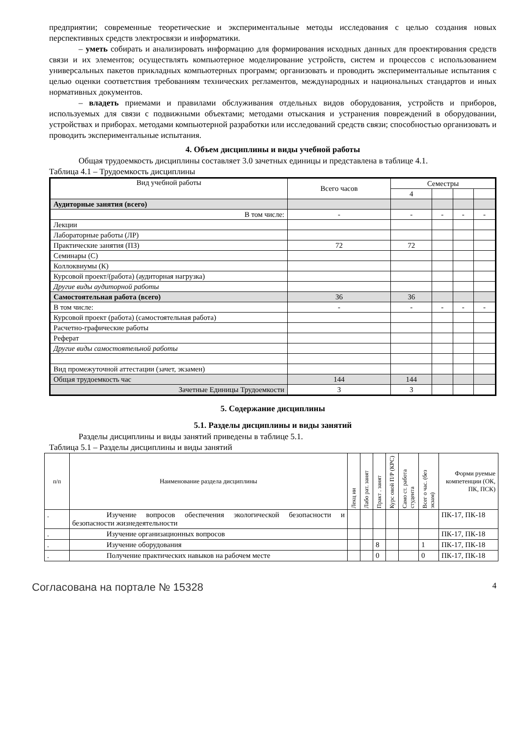предприятии; современные теоретические и экспериментальные методы исследования с целью создания новых перспективных средств электросвязи и информатики.
– уметь собирать и анализировать информацию для формирования исходных данных для проектирования средств связи и их элементов; осуществлять компьютерное моделирование устройств, систем и процессов с использованием универсальных пакетов прикладных компьютерных программ; организовать и проводить экспериментальные испытания с целью оценки соответствия требованиям технических регламентов, международных и национальных стандартов и иных нормативных документов.
– владеть приемами и правилами обслуживания отдельных видов оборудования, устройств и приборов, используемых для связи с подвижными объектами; методами отыскания и устранения повреждений в оборудовании, устройствах и приборах. методами компьютерной разработки или исследований средств связи; способностью организовать и проводить экспериментальные испытания.
4. Объем дисциплины и виды учебной работы
Общая трудоемкость дисциплины составляет 3.0 зачетных единицы и представлена в таблице 4.1.
Таблица 4.1 – Трудоемкость дисциплины
| Вид учебной работы | Всего часов | Семестры | | | |
| | | 4 | | | |
| Аудиторные занятия (всего) | | | | | |
| В том числе: | - | - | - | - | - |
| Лекции | | | | | |
| Лабораторные работы (ЛР) | | | | | |
| Практические занятия (ПЗ) | 72 | 72 | | | |
| Семинары (С) | | | | | |
| Коллоквиумы (К) | | | | | |
| Курсовой проект/(работа) (аудиторная нагрузка) | | | | | |
| Другие виды аудиторной работы | | | | | |
| Самостоятельная работа (всего) | 36 | 36 | | | |
| В том числе: | - | - | - | - | - |
| Курсовой проект (работа) (самостоятельная работа) | | | | | |
| Расчетно-графические работы | | | | | |
| Реферат | | | | | |
| Другие виды самостоятельной работы | | | | | |
| Вид промежуточной аттестации (зачет, экзамен) | | | | | |
| Общая трудоемкость час | 144 | 144 | | | |
| Зачетные Единицы Трудоемкости | 3 | 3 | | | |
5. Содержание дисциплины
5.1. Разделы дисциплины и виды занятий
Разделы дисциплины и виды занятий приведены в таблице 5.1.
Таблица 5.1 – Разделы дисциплины и виды занятий
| п/п | Наименование раздела дисциплины | Лекц ии | Лабо рат. занят | Практ . занят | Курс овой П/Р (КРС) | Само ст. работа студента | Всег о час. (без экзам) | Форми руемые компетенции (ОК, ПК, ПСК) |
| . | Изучение вопросов обеспечения экологической безопасности и безопасности жизнедеятельности | | | | | | | ПК-17, ПК-18 |
| . | Изучение организационных вопросов | | | | | | | ПК-17, ПК-18 |
| . | Изучение оборудования | | | 8 | | | 1 | ПК-17, ПК-18 |
| . | Получение практических навыков на рабочем месте | | | 0 | | | 0 | ПК-17, ПК-18 |
Согласована на портале № 15328 4